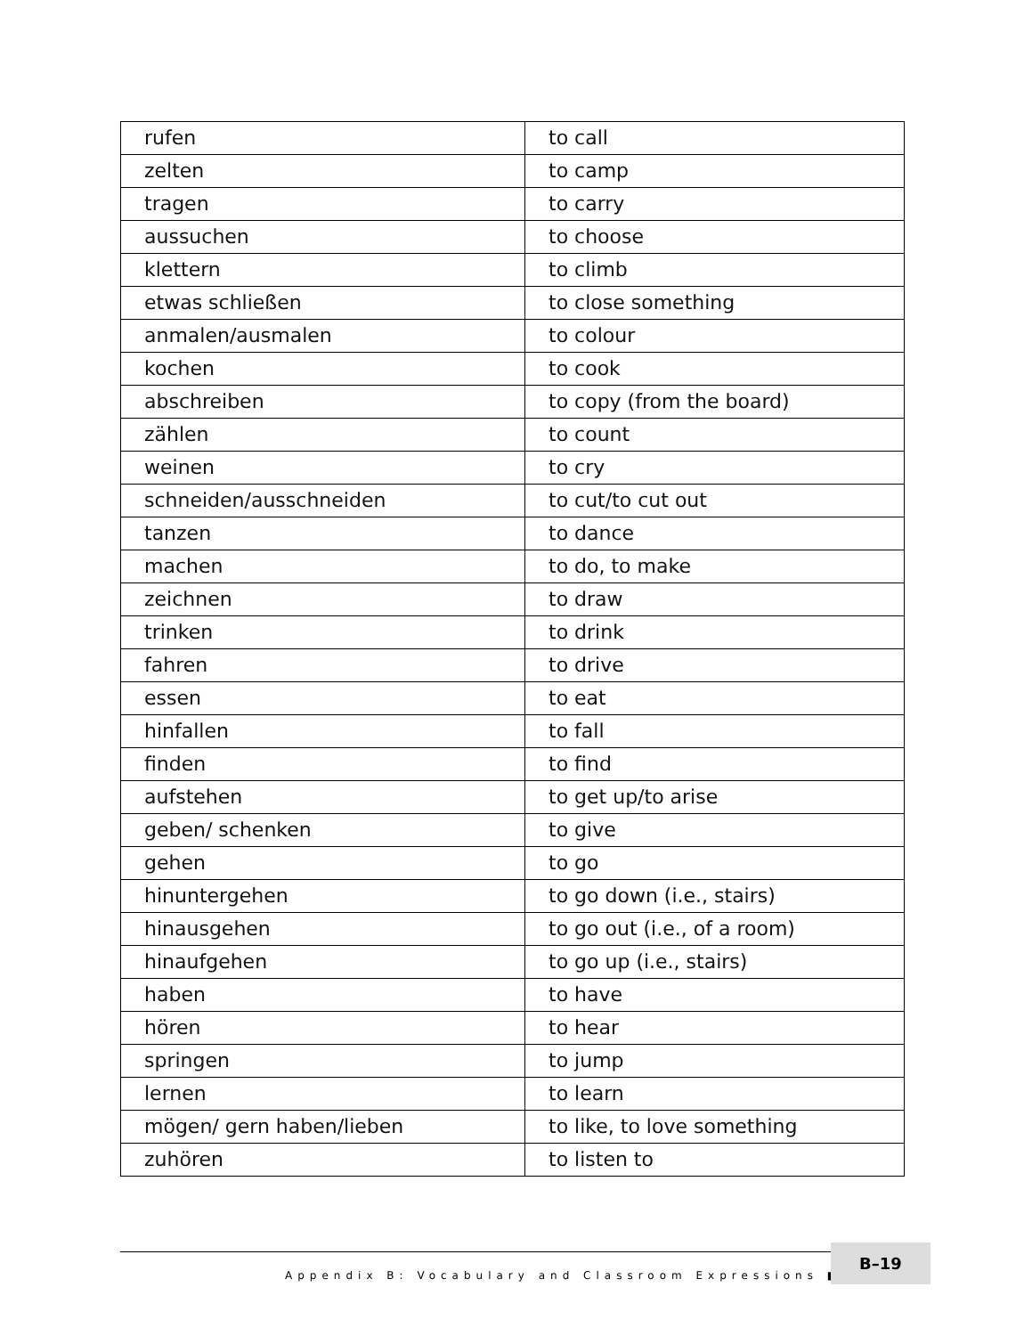| rufen | to call |
| zelten | to camp |
| tragen | to carry |
| aussuchen | to choose |
| klettern | to climb |
| etwas schließen | to close something |
| anmalen/ausmalen | to colour |
| kochen | to cook |
| abschreiben | to copy (from the board) |
| zählen | to count |
| weinen | to cry |
| schneiden/ausschneiden | to cut/to cut out |
| tanzen | to dance |
| machen | to do, to make |
| zeichnen | to draw |
| trinken | to drink |
| fahren | to drive |
| essen | to eat |
| hinfallen | to fall |
| finden | to find |
| aufstehen | to get up/to arise |
| geben/ schenken | to give |
| gehen | to go |
| hinuntergehen | to go down (i.e., stairs) |
| hinausgehen | to go out (i.e., of a room) |
| hinaufgehen | to go up (i.e., stairs) |
| haben | to have |
| hören | to hear |
| springen | to jump |
| lernen | to learn |
| mögen/ gern haben/lieben | to like, to love something |
| zuhören | to listen to |
Appendix B: Vocabulary and Classroom Expressions ■
B–19